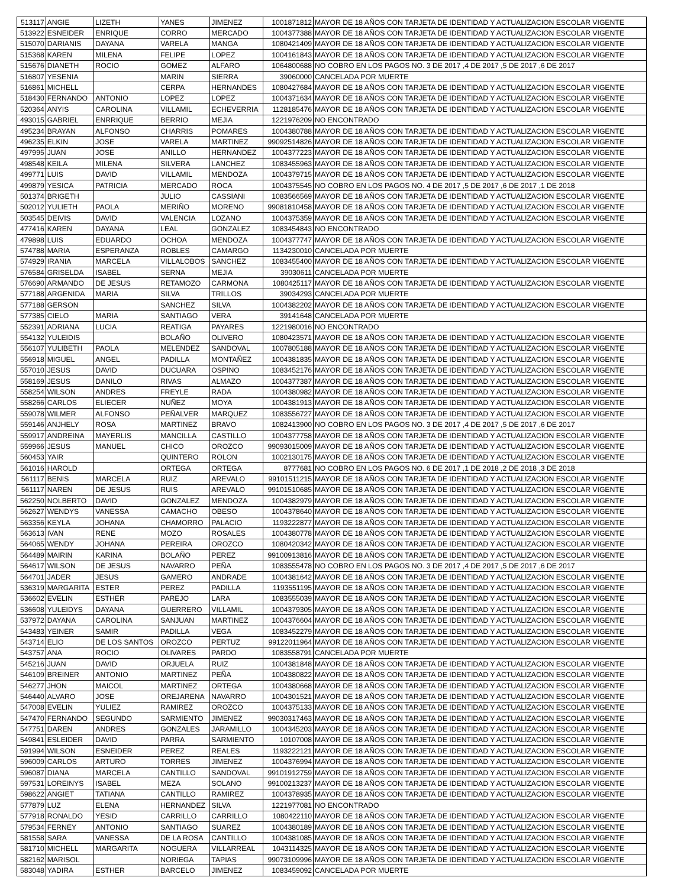| 513117 | ANGIE | LIZETH | YANES | JIMENEZ | 1001871812 | MAYOR DE 18 AÑOS CON TARJETA DE IDENTIDAD Y ACTUALIZACION ESCOLAR VIGENTE |
| 513922 | ESNEIDER | ENRIQUE | CORRO | MERCADO | 1004377388 | MAYOR DE 18 AÑOS CON TARJETA DE IDENTIDAD Y ACTUALIZACION ESCOLAR VIGENTE |
| 515070 | DARIANIS | DAYANA | VARELA | MANGA | 1080421409 | MAYOR DE 18 AÑOS CON TARJETA DE IDENTIDAD Y ACTUALIZACION ESCOLAR VIGENTE |
| 515368 | KAREN | MILENA | FELIPE | LOPEZ | 1004161843 | MAYOR DE 18 AÑOS CON TARJETA DE IDENTIDAD Y ACTUALIZACION ESCOLAR VIGENTE |
| 515676 | DIANETH | ROCIO | GOMEZ | ALFARO | 1064800688 | NO COBRO EN LOS PAGOS NO. 3 DE 2017 ,4 DE 2017 ,5 DE 2017 ,6 DE 2017 |
| 516807 | YESENIA | | MARIN | SIERRA | 39060000 | CANCELADA POR MUERTE |
| 516861 | MICHELL | | CERPA | HERNANDES | 1080427684 | MAYOR DE 18 AÑOS CON TARJETA DE IDENTIDAD Y ACTUALIZACION ESCOLAR VIGENTE |
| 518430 | FERNANDO | ANTONIO | LOPEZ | LOPEZ | 1004371634 | MAYOR DE 18 AÑOS CON TARJETA DE IDENTIDAD Y ACTUALIZACION ESCOLAR VIGENTE |
| 520364 | ANYIS | CAROLINA | VILLAMIL | ECHEVERRIA | 1128185476 | MAYOR DE 18 AÑOS CON TARJETA DE IDENTIDAD Y ACTUALIZACION ESCOLAR VIGENTE |
| 493015 | GABRIEL | ENRRIQUE | BERRIO | MEJIA | 1221976209 | NO ENCONTRADO |
| 495234 | BRAYAN | ALFONSO | CHARRIS | POMARES | 1004380788 | MAYOR DE 18 AÑOS CON TARJETA DE IDENTIDAD Y ACTUALIZACION ESCOLAR VIGENTE |
| 496235 | ELKIN | JOSE | VARELA | MARTINEZ | 99092514826 | MAYOR DE 18 AÑOS CON TARJETA DE IDENTIDAD Y ACTUALIZACION ESCOLAR VIGENTE |
| 497995 | JUAN | JOSE | ANILLO | HERNANDEZ | 1004377223 | MAYOR DE 18 AÑOS CON TARJETA DE IDENTIDAD Y ACTUALIZACION ESCOLAR VIGENTE |
| 498548 | KEILA | MILENA | SILVERA | LANCHEZ | 1083455963 | MAYOR DE 18 AÑOS CON TARJETA DE IDENTIDAD Y ACTUALIZACION ESCOLAR VIGENTE |
| 499771 | LUIS | DAVID | VILLAMIL | MENDOZA | 1004379715 | MAYOR DE 18 AÑOS CON TARJETA DE IDENTIDAD Y ACTUALIZACION ESCOLAR VIGENTE |
| 499879 | YESICA | PATRICIA | MERCADO | ROCA | 1004375545 | NO COBRO EN LOS PAGOS NO. 4 DE 2017 ,5 DE 2017 ,6 DE 2017 ,1 DE 2018 |
| 501374 | BRIGETH | | JULIO | CASSIANI | 1083566569 | MAYOR DE 18 AÑOS CON TARJETA DE IDENTIDAD Y ACTUALIZACION ESCOLAR VIGENTE |
| 502012 | YULIETH | PAOLA | MERIÑO | MORENO | 99081810458 | MAYOR DE 18 AÑOS CON TARJETA DE IDENTIDAD Y ACTUALIZACION ESCOLAR VIGENTE |
| 503545 | DEIVIS | DAVID | VALENCIA | LOZANO | 1004375359 | MAYOR DE 18 AÑOS CON TARJETA DE IDENTIDAD Y ACTUALIZACION ESCOLAR VIGENTE |
| 477416 | KAREN | DAYANA | LEAL | GONZALEZ | 1083454843 | NO ENCONTRADO |
| 479898 | LUIS | EDUARDO | OCHOA | MENDOZA | 1004377747 | MAYOR DE 18 AÑOS CON TARJETA DE IDENTIDAD Y ACTUALIZACION ESCOLAR VIGENTE |
| 574788 | MARIA | ESPERANZA | ROBLES | CAMARGO | 1134230010 | CANCELADA POR MUERTE |
| 574929 | IRANIA | MARCELA | VILLALOBOS | SANCHEZ | 1083455400 | MAYOR DE 18 AÑOS CON TARJETA DE IDENTIDAD Y ACTUALIZACION ESCOLAR VIGENTE |
| 576584 | GRISELDA | ISABEL | SERNA | MEJIA | 39030611 | CANCELADA POR MUERTE |
| 576690 | ARMANDO | DE JESUS | RETAMOZO | CARMONA | 1080425117 | MAYOR DE 18 AÑOS CON TARJETA DE IDENTIDAD Y ACTUALIZACION ESCOLAR VIGENTE |
| 577188 | ARGENIDA | MARIA | SILVA | TRILLOS | 39034293 | CANCELADA POR MUERTE |
| 577188 | GERSON | | SANCHEZ | SILVA | 1004382202 | MAYOR DE 18 AÑOS CON TARJETA DE IDENTIDAD Y ACTUALIZACION ESCOLAR VIGENTE |
| 577385 | CIELO | MARIA | SANTIAGO | VERA | 39141648 | CANCELADA POR MUERTE |
| 552391 | ADRIANA | LUCIA | REATIGA | PAYARES | 1221980016 | NO ENCONTRADO |
| 554132 | YULEIDIS | | BOLAÑO | OLIVERO | 1080423571 | MAYOR DE 18 AÑOS CON TARJETA DE IDENTIDAD Y ACTUALIZACION ESCOLAR VIGENTE |
| 556107 | YULIBETH | PAOLA | MELENDEZ | SANDOVAL | 1007805188 | MAYOR DE 18 AÑOS CON TARJETA DE IDENTIDAD Y ACTUALIZACION ESCOLAR VIGENTE |
| 556918 | MIGUEL | ANGEL | PADILLA | MONTAÑEZ | 1004381835 | MAYOR DE 18 AÑOS CON TARJETA DE IDENTIDAD Y ACTUALIZACION ESCOLAR VIGENTE |
| 557010 | JESUS | DAVID | DUCUARA | OSPINO | 1083452176 | MAYOR DE 18 AÑOS CON TARJETA DE IDENTIDAD Y ACTUALIZACION ESCOLAR VIGENTE |
| 558169 | JESUS | DANILO | RIVAS | ALMAZO | 1004377387 | MAYOR DE 18 AÑOS CON TARJETA DE IDENTIDAD Y ACTUALIZACION ESCOLAR VIGENTE |
| 558254 | WILSON | ANDRES | FREYLE | RADA | 1004380982 | MAYOR DE 18 AÑOS CON TARJETA DE IDENTIDAD Y ACTUALIZACION ESCOLAR VIGENTE |
| 558266 | CARLOS | ELIECER | NUÑEZ | MOYA | 1004381913 | MAYOR DE 18 AÑOS CON TARJETA DE IDENTIDAD Y ACTUALIZACION ESCOLAR VIGENTE |
| 559078 | WILMER | ALFONSO | PEÑALVER | MARQUEZ | 1083556727 | MAYOR DE 18 AÑOS CON TARJETA DE IDENTIDAD Y ACTUALIZACION ESCOLAR VIGENTE |
| 559146 | ANJHELY | ROSA | MARTINEZ | BRAVO | 1082413900 | NO COBRO EN LOS PAGOS NO. 3 DE 2017 ,4 DE 2017 ,5 DE 2017 ,6 DE 2017 |
| 559917 | ANDREINA | MAYERLIS | MANCILLA | CASTILLO | 1004377758 | MAYOR DE 18 AÑOS CON TARJETA DE IDENTIDAD Y ACTUALIZACION ESCOLAR VIGENTE |
| 559966 | JESUS | MANUEL | CHICO | OROZCO | 99093015009 | MAYOR DE 18 AÑOS CON TARJETA DE IDENTIDAD Y ACTUALIZACION ESCOLAR VIGENTE |
| 560453 | YAIR | | QUINTERO | ROLON | 1002130175 | MAYOR DE 18 AÑOS CON TARJETA DE IDENTIDAD Y ACTUALIZACION ESCOLAR VIGENTE |
| 561016 | HAROLD | | ORTEGA | ORTEGA | 8777681 | NO COBRO EN LOS PAGOS NO. 6 DE 2017 ,1 DE 2018 ,2 DE 2018 ,3 DE 2018 |
| 561117 | BENIS | MARCELA | RUIZ | AREVALO | 99101511215 | MAYOR DE 18 AÑOS CON TARJETA DE IDENTIDAD Y ACTUALIZACION ESCOLAR VIGENTE |
| 561117 | NAREN | DE JESUS | RUIS | AREVALO | 99101510685 | MAYOR DE 18 AÑOS CON TARJETA DE IDENTIDAD Y ACTUALIZACION ESCOLAR VIGENTE |
| 562250 | NOLBERTO | DAVID | GONZALEZ | MENDOZA | 1004382979 | MAYOR DE 18 AÑOS CON TARJETA DE IDENTIDAD Y ACTUALIZACION ESCOLAR VIGENTE |
| 562627 | WENDYS | VANESSA | CAMACHO | OBESO | 1004378640 | MAYOR DE 18 AÑOS CON TARJETA DE IDENTIDAD Y ACTUALIZACION ESCOLAR VIGENTE |
| 563356 | KEYLA | JOHANA | CHAMORRO | PALACIO | 1193222877 | MAYOR DE 18 AÑOS CON TARJETA DE IDENTIDAD Y ACTUALIZACION ESCOLAR VIGENTE |
| 563613 | IVAN | RENE | MOZO | ROSALES | 1004380778 | MAYOR DE 18 AÑOS CON TARJETA DE IDENTIDAD Y ACTUALIZACION ESCOLAR VIGENTE |
| 564065 | WENDY | JOHANA | PEREIRA | OROZCO | 1080420342 | MAYOR DE 18 AÑOS CON TARJETA DE IDENTIDAD Y ACTUALIZACION ESCOLAR VIGENTE |
| 564489 | MAIRIN | KARINA | BOLAÑO | PEREZ | 99100913816 | MAYOR DE 18 AÑOS CON TARJETA DE IDENTIDAD Y ACTUALIZACION ESCOLAR VIGENTE |
| 564617 | WILSON | DE JESUS | NAVARRO | PEÑA | 1083555478 | NO COBRO EN LOS PAGOS NO. 3 DE 2017 ,4 DE 2017 ,5 DE 2017 ,6 DE 2017 |
| 564701 | JADER | JESUS | GAMERO | ANDRADE | 1004381642 | MAYOR DE 18 AÑOS CON TARJETA DE IDENTIDAD Y ACTUALIZACION ESCOLAR VIGENTE |
| 536319 | MARGARITA | ESTER | PEREZ | PADILLA | 1193551195 | MAYOR DE 18 AÑOS CON TARJETA DE IDENTIDAD Y ACTUALIZACION ESCOLAR VIGENTE |
| 536602 | EVELIN | ESTHER | PAREJO | LARA | 1083555039 | MAYOR DE 18 AÑOS CON TARJETA DE IDENTIDAD Y ACTUALIZACION ESCOLAR VIGENTE |
| 536608 | YULEIDYS | DAYANA | GUERRERO | VILLAMIL | 1004379305 | MAYOR DE 18 AÑOS CON TARJETA DE IDENTIDAD Y ACTUALIZACION ESCOLAR VIGENTE |
| 537972 | DAYANA | CAROLINA | SANJUAN | MARTINEZ | 1004376604 | MAYOR DE 18 AÑOS CON TARJETA DE IDENTIDAD Y ACTUALIZACION ESCOLAR VIGENTE |
| 543483 | YEINER | SAMIR | PADILLA | VEGA | 1083452279 | MAYOR DE 18 AÑOS CON TARJETA DE IDENTIDAD Y ACTUALIZACION ESCOLAR VIGENTE |
| 543714 | ELIO | DE LOS SANTOS | OROZCO | PERTUZ | 99122011964 | MAYOR DE 18 AÑOS CON TARJETA DE IDENTIDAD Y ACTUALIZACION ESCOLAR VIGENTE |
| 543757 | ANA | ROCIO | OLIVARES | PARDO | 1083558791 | CANCELADA POR MUERTE |
| 545216 | JUAN | DAVID | ORJUELA | RUIZ | 1004381848 | MAYOR DE 18 AÑOS CON TARJETA DE IDENTIDAD Y ACTUALIZACION ESCOLAR VIGENTE |
| 546109 | BREINER | ANTONIO | MARTINEZ | PEÑA | 1004380822 | MAYOR DE 18 AÑOS CON TARJETA DE IDENTIDAD Y ACTUALIZACION ESCOLAR VIGENTE |
| 546277 | JHON | MAICOL | MARTINEZ | ORTEGA | 1004380668 | MAYOR DE 18 AÑOS CON TARJETA DE IDENTIDAD Y ACTUALIZACION ESCOLAR VIGENTE |
| 546440 | ALVARO | JOSE | OREJARENA | NAVARRO | 1004301521 | MAYOR DE 18 AÑOS CON TARJETA DE IDENTIDAD Y ACTUALIZACION ESCOLAR VIGENTE |
| 547008 | EVELIN | YULIEZ | RAMIREZ | OROZCO | 1004375133 | MAYOR DE 18 AÑOS CON TARJETA DE IDENTIDAD Y ACTUALIZACION ESCOLAR VIGENTE |
| 547470 | FERNANDO | SEGUNDO | SARMIENTO | JIMENEZ | 99030317463 | MAYOR DE 18 AÑOS CON TARJETA DE IDENTIDAD Y ACTUALIZACION ESCOLAR VIGENTE |
| 547751 | DAREN | ANDRES | GONZALES | JARAMILLO | 1004345203 | MAYOR DE 18 AÑOS CON TARJETA DE IDENTIDAD Y ACTUALIZACION ESCOLAR VIGENTE |
| 549841 | ESLEIDER | DAVID | PARRA | SARMIENTO | 10107008 | MAYOR DE 18 AÑOS CON TARJETA DE IDENTIDAD Y ACTUALIZACION ESCOLAR VIGENTE |
| 591994 | WILSON | ESNEIDER | PEREZ | REALES | 1193222121 | MAYOR DE 18 AÑOS CON TARJETA DE IDENTIDAD Y ACTUALIZACION ESCOLAR VIGENTE |
| 596009 | CARLOS | ARTURO | TORRES | JIMENEZ | 1004376994 | MAYOR DE 18 AÑOS CON TARJETA DE IDENTIDAD Y ACTUALIZACION ESCOLAR VIGENTE |
| 596087 | DIANA | MARCELA | CANTILLO | SANDOVAL | 99101912759 | MAYOR DE 18 AÑOS CON TARJETA DE IDENTIDAD Y ACTUALIZACION ESCOLAR VIGENTE |
| 597531 | LOREINYS | ISABEL | MEZA | SOLANO | 99100213237 | MAYOR DE 18 AÑOS CON TARJETA DE IDENTIDAD Y ACTUALIZACION ESCOLAR VIGENTE |
| 598622 | ANGIET | TATIANA | CANTILLO | RAMIREZ | 1004378935 | MAYOR DE 18 AÑOS CON TARJETA DE IDENTIDAD Y ACTUALIZACION ESCOLAR VIGENTE |
| 577879 | LUZ | ELENA | HERNANDEZ | SILVA | 1221977081 | NO ENCONTRADO |
| 577918 | RONALDO | YESID | CARRILLO | CARRILLO | 1080422110 | MAYOR DE 18 AÑOS CON TARJETA DE IDENTIDAD Y ACTUALIZACION ESCOLAR VIGENTE |
| 579534 | FERNEY | ANTONIO | SANTIAGO | SUAREZ | 1004380189 | MAYOR DE 18 AÑOS CON TARJETA DE IDENTIDAD Y ACTUALIZACION ESCOLAR VIGENTE |
| 581558 | SARA | VANESSA | DE LA ROSA | CANTILLO | 1004381085 | MAYOR DE 18 AÑOS CON TARJETA DE IDENTIDAD Y ACTUALIZACION ESCOLAR VIGENTE |
| 581710 | MICHELL | MARGARITA | NOGUERA | VILLARREAL | 1043114325 | MAYOR DE 18 AÑOS CON TARJETA DE IDENTIDAD Y ACTUALIZACION ESCOLAR VIGENTE |
| 582162 | MARISOL | | NORIEGA | TAPIAS | 99073109996 | MAYOR DE 18 AÑOS CON TARJETA DE IDENTIDAD Y ACTUALIZACION ESCOLAR VIGENTE |
| 583048 | YADIRA | ESTHER | BARCELO | JIMENEZ | 1083459092 | CANCELADA POR MUERTE |